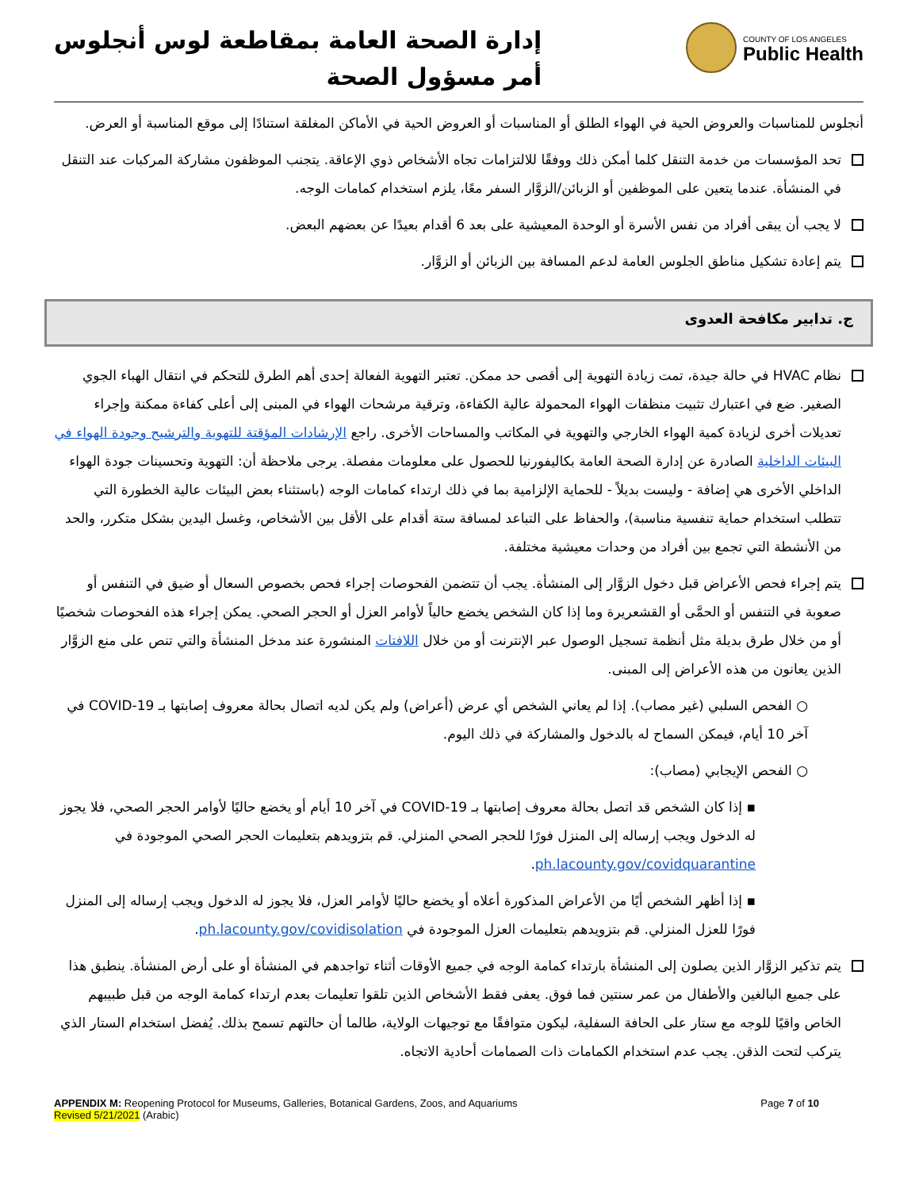إدارة الصحة العامة بمقاطعة لوس أنجلوس
أمر مسؤول الصحة
COUNTY OF LOS ANGELES
Public Health
أنجلوس للمناسبات والعروض الحية في الهواء الطلق أو المناسبات أو العروض الحية في الأماكن المغلقة استنادًا إلى موقع المناسبة أو العرض.
تحد المؤسسات من خدمة التنقل كلما أمكن ذلك ووفقًا للالتزامات تجاه الأشخاص ذوي الإعاقة. يتجنب الموظفون مشاركة المركبات عند التنقل في المنشأة. عندما يتعين على الموظفين أو الزبائن/الزوَّار السفر معًا، يلزم استخدام كمامات الوجه.
لا يجب أن يبقى أفراد من نفس الأسرة أو الوحدة المعيشية على بعد 6 أقدام بعيدًا عن بعضهم البعض.
يتم إعادة تشكيل مناطق الجلوس العامة لدعم المسافة بين الزبائن أو الزوَّار.
ج. تدابير مكافحة العدوى
نظام HVAC في حالة جيدة، تمت زيادة التهوية إلى أقصى حد ممكن. تعتبر التهوية الفعالة إحدى أهم الطرق للتحكم في انتقال الهباء الجوي الصغير. ضع في اعتبارك تثبيت منظفات الهواء المحمولة عالية الكفاءة، وترقية مرشحات الهواء في المبنى إلى أعلى كفاءة ممكنة وإجراء تعديلات أخرى لزيادة كمية الهواء الخارجي والتهوية في المكاتب والمساحات الأخرى. راجع الإرشادات المؤقتة للتهوية والترشيح وجودة الهواء في البيئات الداخلية الصادرة عن إدارة الصحة العامة بكاليفورنيا للحصول على معلومات مفصلة. يرجى ملاحظة أن: التهوية وتحسينات جودة الهواء الداخلي الأخرى هي إضافة - وليست بديلاً - للحماية الإلزامية بما في ذلك ارتداء كمامات الوجه (باستثناء بعض البيئات عالية الخطورة التي تتطلب استخدام حماية تنفسية مناسبة)، والحفاظ على التباعد لمسافة ستة أقدام على الأقل بين الأشخاص، وغسل اليدين بشكل متكرر، والحد من الأنشطة التي تجمع بين أفراد من وحدات معيشية مختلفة.
يتم إجراء فحص الأعراض قبل دخول الزوَّار إلى المنشأة. يجب أن تتضمن الفحوصات إجراء فحص بخصوص السعال أو ضيق في التنفس أو صعوبة في التنفس أو الحمَّى أو القشعريرة وما إذا كان الشخص يخضع حالياً لأوامر العزل أو الحجر الصحي. يمكن إجراء هذه الفحوصات شخصيًا أو من خلال طرق بديلة مثل أنظمة تسجيل الوصول عبر الإنترنت أو من خلال اللافتات المنشورة عند مدخل المنشأة والتي تنص على منع الزوَّار الذين يعانون من هذه الأعراض إلى المبنى.
○ الفحص السلبي (غير مصاب). إذا لم يعاني الشخص أي عرض (أعراض) ولم يكن لديه اتصال بحالة معروف إصابتها بـ COVID-19 في آخر 10 أيام، فيمكن السماح له بالدخول والمشاركة في ذلك اليوم.
○ الفحص الإيجابي (مصاب):
▪ إذا كان الشخص قد اتصل بحالة معروف إصابتها بـ COVID-19 في آخر 10 أيام أو يخضع حاليًا لأوامر الحجر الصحي، فلا يجوز له الدخول ويجب إرساله إلى المنزل فورًا للحجر الصحي المنزلي. قم بتزويدهم بتعليمات الحجر الصحي الموجودة في ph.lacounty.gov/covidquarantine.
▪ إذا أظهر الشخص أيًا من الأعراض المذكورة أعلاه أو يخضع حاليًا لأوامر العزل، فلا يجوز له الدخول ويجب إرساله إلى المنزل فورًا للعزل المنزلي. قم بتزويدهم بتعليمات العزل الموجودة في ph.lacounty.gov/covidisolation.
يتم تذكير الزوَّار الذين يصلون إلى المنشأة بارتداء كمامة الوجه في جميع الأوقات أثناء تواجدهم في المنشأة أو على أرض المنشأة. ينطبق هذا على جميع البالغين والأطفال من عمر سنتين فما فوق. يعفى فقط الأشخاص الذين تلقوا تعليمات بعدم ارتداء كمامة الوجه من قبل طبيبهم الخاص واقيًا للوجه مع ستار على الحافة السفلية، ليكون متوافقًا مع توجيهات الولاية، طالما أن حالتهم تسمح بذلك. يُفضل استخدام الستار الذي يتركب لتحت الذقن. يجب عدم استخدام الكمامات ذات الصمامات أحادية الاتجاه.
APPENDIX M: Reopening Protocol for Museums, Galleries, Botanical Gardens, Zoos, and Aquariums
Revised 5/21/2021 (Arabic)
Page 7 of 10